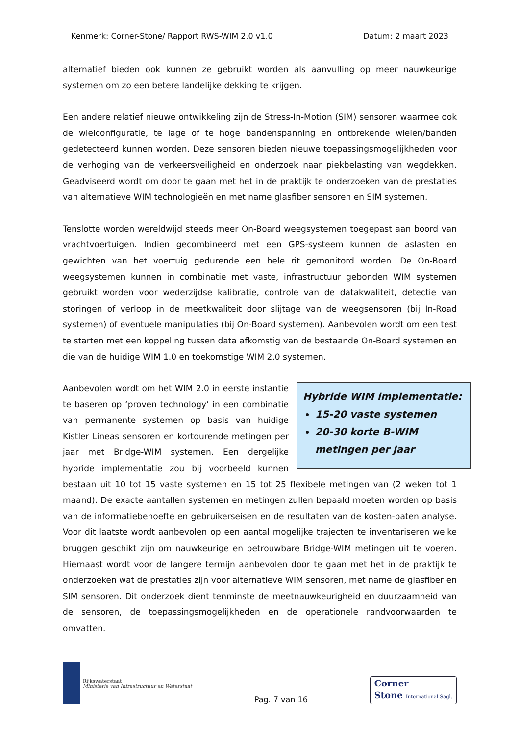Kenmerk: Corner-Stone/ Rapport RWS-WIM 2.0 v1.0 Datum: 2 maart 2023
alternatief bieden ook kunnen ze gebruikt worden als aanvulling op meer nauwkeurige systemen om zo een betere landelijke dekking te krijgen.
Een andere relatief nieuwe ontwikkeling zijn de Stress-In-Motion (SIM) sensoren waarmee ook de wielconfiguratie, te lage of te hoge bandenspanning en ontbrekende wielen/banden gedetecteerd kunnen worden. Deze sensoren bieden nieuwe toepassingsmogelijkheden voor de verhoging van de verkeersveiligheid en onderzoek naar piekbelasting van wegdekken. Geadviseerd wordt om door te gaan met het in de praktijk te onderzoeken van de prestaties van alternatieve WIM technologieën en met name glasfiber sensoren en SIM systemen.
Tenslotte worden wereldwijd steeds meer On-Board weegsystemen toegepast aan boord van vrachtvoertuigen. Indien gecombineerd met een GPS-systeem kunnen de aslasten en gewichten van het voertuig gedurende een hele rit gemonitord worden. De On-Board weegsystemen kunnen in combinatie met vaste, infrastructuur gebonden WIM systemen gebruikt worden voor wederzijdse kalibratie, controle van de datakwaliteit, detectie van storingen of verloop in de meetkwaliteit door slijtage van de weegsensoren (bij In-Road systemen) of eventuele manipulaties (bij On-Board systemen). Aanbevolen wordt om een test te starten met een koppeling tussen data afkomstig van de bestaande On-Board systemen en die van de huidige WIM 1.0 en toekomstige WIM 2.0 systemen.
Hybride WIM implementatie:
15-20 vaste systemen
20-30 korte B-WIM metingen per jaar
Aanbevolen wordt om het WIM 2.0 in eerste instantie te baseren op ‘proven technology’ in een combinatie van permanente systemen op basis van huidige Kistler Lineas sensoren en kortdurende metingen per jaar met Bridge-WIM systemen. Een dergelijke hybride implementatie zou bij voorbeeld kunnen bestaan uit 10 tot 15 vaste systemen en 15 tot 25 flexibele metingen van (2 weken tot 1 maand). De exacte aantallen systemen en metingen zullen bepaald moeten worden op basis van de informatiebehoefte en gebruikerseisen en de resultaten van de kosten-baten analyse. Voor dit laatste wordt aanbevolen op een aantal mogelijke trajecten te inventariseren welke bruggen geschikt zijn om nauwkeurige en betrouwbare Bridge-WIM metingen uit te voeren. Hiernaast wordt voor de langere termijn aanbevolen door te gaan met het in de praktijk te onderzoeken wat de prestaties zijn voor alternatieve WIM sensoren, met name de glasfiber en SIM sensoren. Dit onderzoek dient tenminste de meetnauwkeurigheid en duurzaamheid van de sensoren, de toepassingsmogelijkheden en de operationele randvoorwaarden te omvatten.
Rijkswaterstaat
Ministerie van Infrastructuur en Waterstaat
Pag. 7 van 16
Corner
Stone International Sagl.